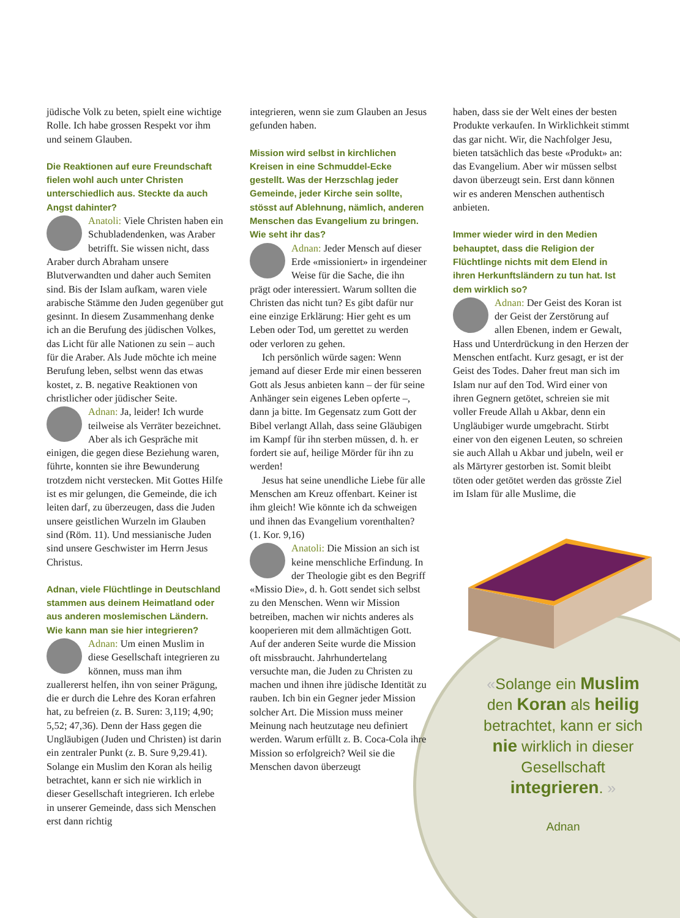jüdische Volk zu beten, spielt eine wichtige Rolle. Ich habe grossen Respekt vor ihm und seinem Glauben.
Die Reaktionen auf eure Freundschaft fielen wohl auch unter Christen unterschiedlich aus. Steckte da auch Angst dahinter?
Anatoli: Viele Christen haben ein Schubladendenken, was Araber betrifft. Sie wissen nicht, dass Araber durch Abraham unsere Blutverwandten und daher auch Semiten sind. Bis der Islam aufkam, waren viele arabische Stämme den Juden gegenüber gut gesinnt. In diesem Zusammenhang denke ich an die Berufung des jüdischen Volkes, das Licht für alle Nationen zu sein – auch für die Araber. Als Jude möchte ich meine Berufung leben, selbst wenn das etwas kostet, z. B. negative Reaktionen von christlicher oder jüdischer Seite.
Adnan: Ja, leider! Ich wurde teilweise als Verräter bezeichnet. Aber als ich Gespräche mit einigen, die gegen diese Beziehung waren, führte, konnten sie ihre Bewunderung trotzdem nicht verstecken. Mit Gottes Hilfe ist es mir gelungen, die Gemeinde, die ich leiten darf, zu überzeugen, dass die Juden unsere geistlichen Wurzeln im Glauben sind (Röm. 11). Und messianische Juden sind unsere Geschwister im Herrn Jesus Christus.
Adnan, viele Flüchtlinge in Deutschland stammen aus deinem Heimatland oder aus anderen moslemischen Ländern. Wie kann man sie hier integrieren?
Adnan: Um einen Muslim in diese Gesellschaft integrieren zu können, muss man ihm zuallererst helfen, ihn von seiner Prägung, die er durch die Lehre des Koran erfahren hat, zu befreien (z. B. Suren: 3,119; 4,90; 5,52; 47,36). Denn der Hass gegen die Ungläubigen (Juden und Christen) ist darin ein zentraler Punkt (z. B. Sure 9,29.41). Solange ein Muslim den Koran als heilig betrachtet, kann er sich nie wirklich in dieser Gesellschaft integrieren. Ich erlebe in unserer Gemeinde, dass sich Menschen erst dann richtig
integrieren, wenn sie zum Glauben an Jesus gefunden haben.
Mission wird selbst in kirchlichen Kreisen in eine Schmuddel-Ecke gestellt. Was der Herzschlag jeder Gemeinde, jeder Kirche sein sollte, stösst auf Ablehnung, nämlich, anderen Menschen das Evangelium zu bringen. Wie seht ihr das?
Adnan: Jeder Mensch auf dieser Erde «missioniert» in irgendeiner Weise für die Sache, die ihn prägt oder interessiert. Warum sollten die Christen das nicht tun? Es gibt dafür nur eine einzige Erklärung: Hier geht es um Leben oder Tod, um gerettet zu werden oder verloren zu gehen.
Ich persönlich würde sagen: Wenn jemand auf dieser Erde mir einen besseren Gott als Jesus anbieten kann – der für seine Anhänger sein eigenes Leben opferte –, dann ja bitte. Im Gegensatz zum Gott der Bibel verlangt Allah, dass seine Gläubigen im Kampf für ihn sterben müssen, d. h. er fordert sie auf, heilige Mörder für ihn zu werden!
Jesus hat seine unendliche Liebe für alle Menschen am Kreuz offenbart. Keiner ist ihm gleich! Wie könnte ich da schweigen und ihnen das Evangelium vorenthalten? (1. Kor. 9,16)
Anatoli: Die Mission an sich ist keine menschliche Erfindung. In der Theologie gibt es den Begriff «Missio Die», d. h. Gott sendet sich selbst zu den Menschen. Wenn wir Mission betreiben, machen wir nichts anderes als kooperieren mit dem allmächtigen Gott. Auf der anderen Seite wurde die Mission oft missbraucht. Jahrhundertelang versuchte man, die Juden zu Christen zu machen und ihnen ihre jüdische Identität zu rauben. Ich bin ein Gegner jeder Mission solcher Art. Die Mission muss meiner Meinung nach heutzutage neu definiert werden. Warum erfüllt z. B. Coca-Cola ihre Mission so erfolgreich? Weil sie die Menschen davon überzeugt
haben, dass sie der Welt eines der besten Produkte verkaufen. In Wirklichkeit stimmt das gar nicht. Wir, die Nachfolger Jesu, bieten tatsächlich das beste «Produkt» an: das Evangelium. Aber wir müssen selbst davon überzeugt sein. Erst dann können wir es anderen Menschen authentisch anbieten.
Immer wieder wird in den Medien behauptet, dass die Religion der Flüchtlinge nichts mit dem Elend in ihren Herkunftsländern zu tun hat. Ist dem wirklich so?
Adnan: Der Geist des Koran ist der Geist der Zerstörung auf allen Ebenen, indem er Gewalt, Hass und Unterdrückung in den Herzen der Menschen entfacht. Kurz gesagt, er ist der Geist des Todes. Daher freut man sich im Islam nur auf den Tod. Wird einer von ihren Gegnern getötet, schreien sie mit voller Freude Allah u Akbar, denn ein Ungläubiger wurde umgebracht. Stirbt einer von den eigenen Leuten, so schreien sie auch Allah u Akbar und jubeln, weil er als Märtyrer gestorben ist. Somit bleibt töten oder getötet werden das grösste Ziel im Islam für alle Muslime, die
«Solange ein Muslim den Koran als heilig betrachtet, kann er sich nie wirklich in dieser Gesellschaft integrieren. »
Adnan